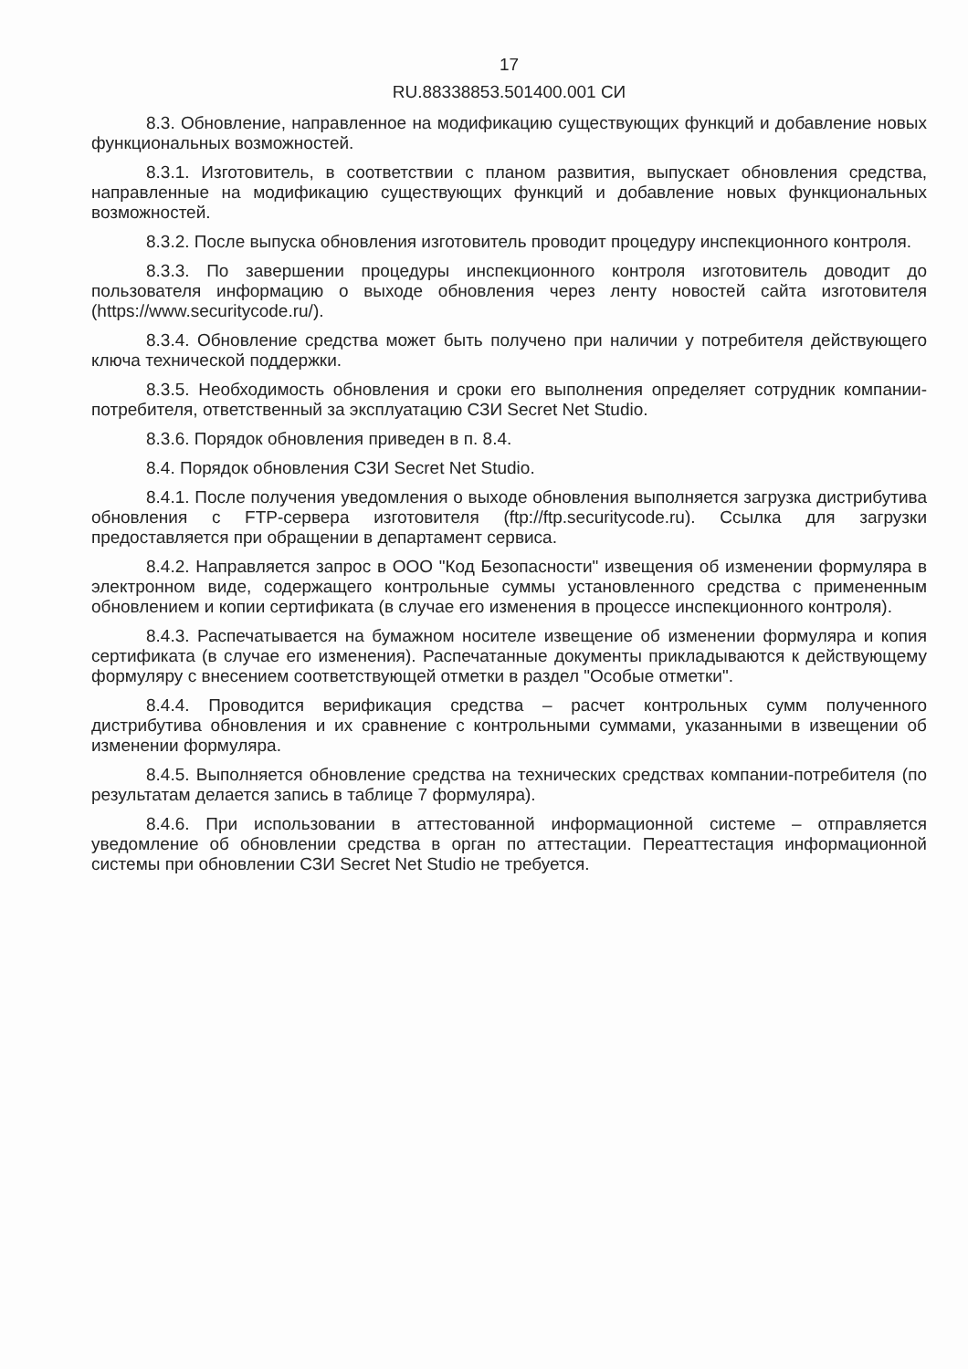17
RU.88338853.501400.001 СИ
8.3. Обновление, направленное на модификацию существующих функций и добавление новых функциональных возможностей.
8.3.1. Изготовитель, в соответствии с планом развития, выпускает обновления средства, направленные на модификацию существующих функций и добавление новых функциональных возможностей.
8.3.2. После выпуска обновления изготовитель проводит процедуру инспекционного контроля.
8.3.3. По завершении процедуры инспекционного контроля изготовитель доводит до пользователя информацию о выходе обновления через ленту новостей сайта изготовителя (https://www.securitycode.ru/).
8.3.4. Обновление средства может быть получено при наличии у потребителя действующего ключа технической поддержки.
8.3.5. Необходимость обновления и сроки его выполнения определяет сотрудник компании-потребителя, ответственный за эксплуатацию СЗИ Secret Net Studio.
8.3.6. Порядок обновления приведен в п. 8.4.
8.4. Порядок обновления СЗИ Secret Net Studio.
8.4.1. После получения уведомления о выходе обновления выполняется загрузка дистрибутива обновления с FTP-сервера изготовителя (ftp://ftp.securitycode.ru). Ссылка для загрузки предоставляется при обращении в департамент сервиса.
8.4.2. Направляется запрос в ООО "Код Безопасности" извещения об изменении формуляра в электронном виде, содержащего контрольные суммы установленного средства с примененным обновлением и копии сертификата (в случае его изменения в процессе инспекционного контроля).
8.4.3. Распечатывается на бумажном носителе извещение об изменении формуляра и копия сертификата (в случае его изменения). Распечатанные документы прикладываются к действующему формуляру с внесением соответствующей отметки в раздел "Особые отметки".
8.4.4. Проводится верификация средства – расчет контрольных сумм полученного дистрибутива обновления и их сравнение с контрольными суммами, указанными в извещении об изменении формуляра.
8.4.5. Выполняется обновление средства на технических средствах компании-потребителя (по результатам делается запись в таблице 7 формуляра).
8.4.6. При использовании в аттестованной информационной системе – отправляется уведомление об обновлении средства в орган по аттестации. Переаттестация информационной системы при обновлении СЗИ Secret Net Studio не требуется.